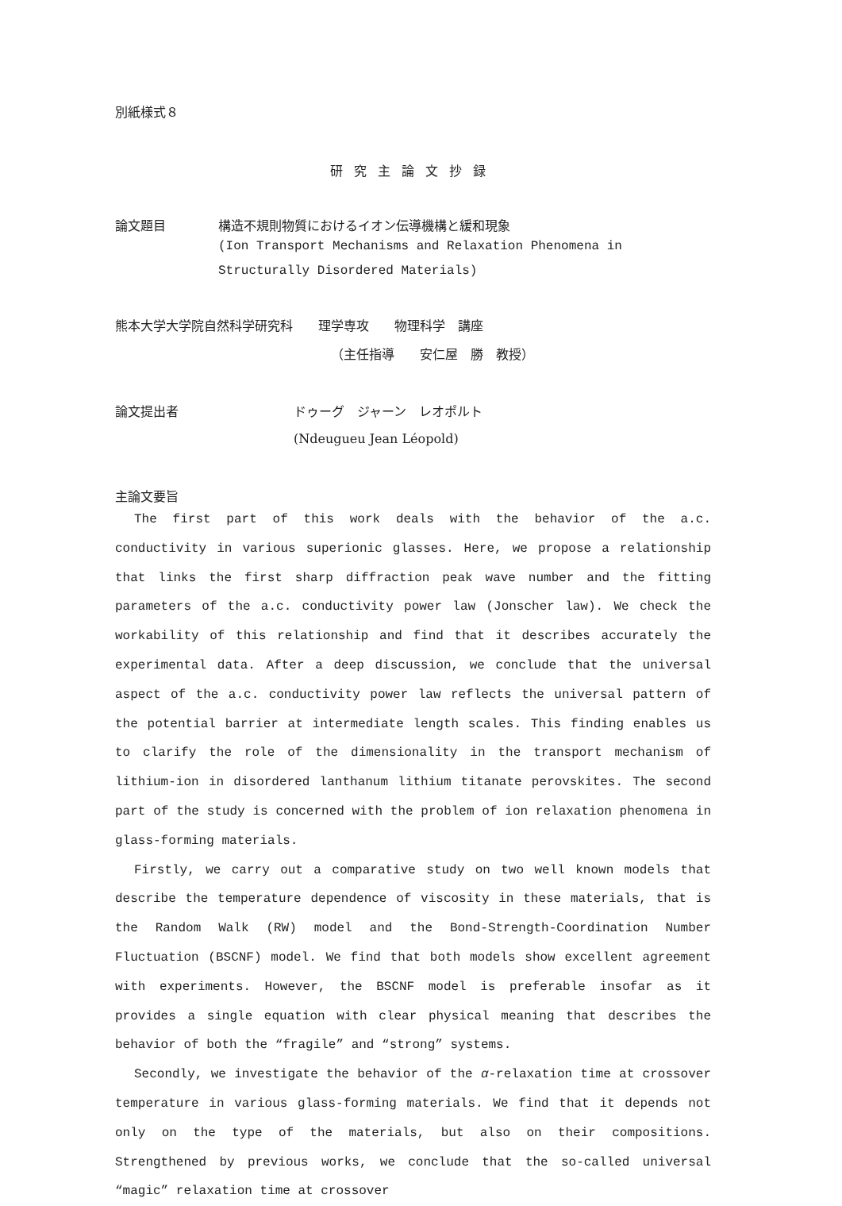別紙様式８
研究主論文抄録
論文題目 構造不規則物質におけるイオン伝導機構と緩和現象
(Ion Transport Mechanisms and Relaxation Phenomena in Structurally Disordered Materials)
熊本大学大学院自然科学研究科　　理学専攻　　物理科学　講座
（主任指導　　安仁屋　勝　教授）
論文提出者 ドゥーグ　ジャーン　レオポルト
(Ndeugueu Jean Léopold)
主論文要旨
The first part of this work deals with the behavior of the a.c. conductivity in various superionic glasses. Here, we propose a relationship that links the first sharp diffraction peak wave number and the fitting parameters of the a.c. conductivity power law (Jonscher law). We check the workability of this relationship and find that it describes accurately the experimental data. After a deep discussion, we conclude that the universal aspect of the a.c. conductivity power law reflects the universal pattern of the potential barrier at intermediate length scales. This finding enables us to clarify the role of the dimensionality in the transport mechanism of lithium-ion in disordered lanthanum lithium titanate perovskites. The second part of the study is concerned with the problem of ion relaxation phenomena in glass-forming materials.
Firstly, we carry out a comparative study on two well known models that describe the temperature dependence of viscosity in these materials, that is the Random Walk (RW) model and the Bond-Strength-Coordination Number Fluctuation (BSCNF) model. We find that both models show excellent agreement with experiments. However, the BSCNF model is preferable insofar as it provides a single equation with clear physical meaning that describes the behavior of both the “fragile” and “strong” systems.
Secondly, we investigate the behavior of the α-relaxation time at crossover temperature in various glass-forming materials. We find that it depends not only on the type of the materials, but also on their compositions. Strengthened by previous works, we conclude that the so-called universal “magic” relaxation time at crossover